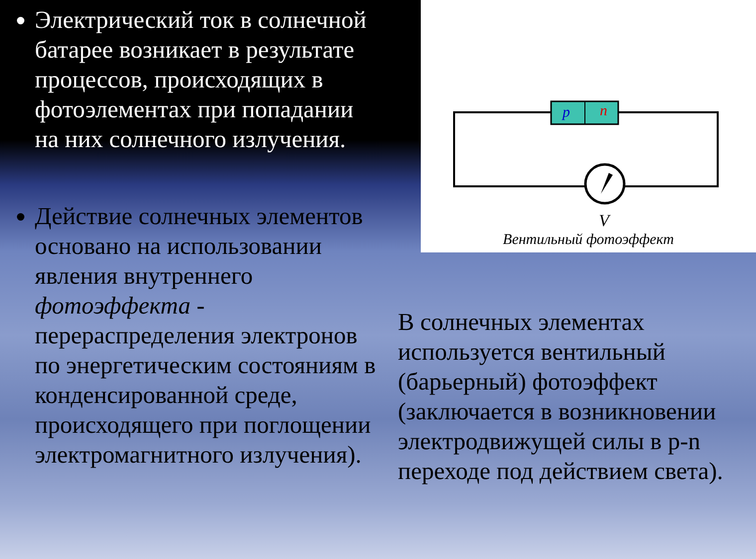Электрический ток в солнечной батарее возникает в результате процессов, происходящих в фотоэлементах при попадании на них солнечного излучения.
Действие солнечных элементов основано на использовании явления внутреннего фотоэффекта - перераспределения электронов по энергетическим состояниям в конденсированной среде, происходящего при поглощении электромагнитного излучения).
p
n
V
Вентильный фотоэффект
В солнечных элементах используется вентильный (барьерный) фотоэффект (заключается в возникновении электродвижущей силы в p-n переходе под действием света).